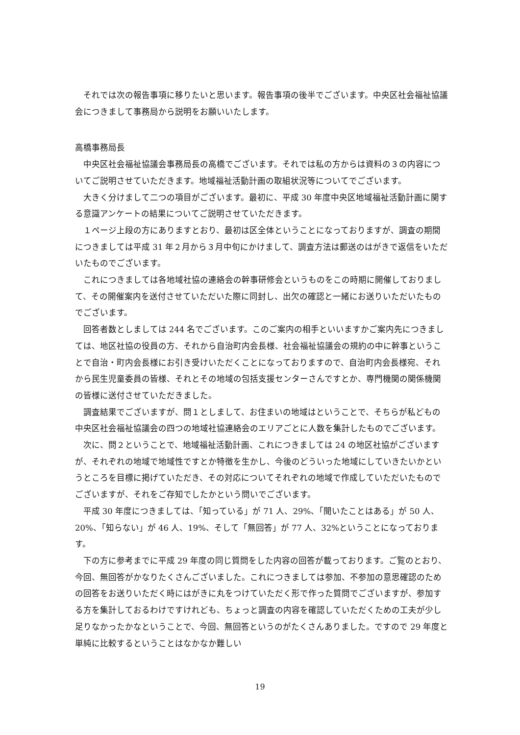それでは次の報告事項に移りたいと思います。報告事項の後半でございます。中央区社会福祉協議会につきまして事務局から説明をお願いいたします。
高橋事務局長
中央区社会福祉協議会事務局長の高橋でございます。それでは私の方からは資料の３の内容についてご説明させていただきます。地域福祉活動計画の取組状況等についてでございます。
大きく分けまして二つの項目がございます。最初に、平成 30 年度中央区地域福祉活動計画に関する意識アンケートの結果についてご説明させていただきます。
１ページ上段の方にありますとおり、最初は区全体ということになっておりますが、調査の期間につきましては平成 31 年２月から３月中旬にかけまして、調査方法は郵送のはがきで返信をいただいたものでございます。
これにつきましては各地域社協の連絡会の幹事研修会というものをこの時期に開催しておりまして、その開催案内を送付させていただいた際に同封し、出欠の確認と一緒にお送りいただいたものでございます。
回答者数としましては 244 名でございます。このご案内の相手といいますかご案内先につきましては、地区社協の役員の方、それから自治町内会長様、社会福祉協議会の規約の中に幹事ということで自治・町内会長様にお引き受けいただくことになっておりますので、自治町内会長様宛、それから民生児童委員の皆様、それとその地域の包括支援センターさんですとか、専門機関の関係機関の皆様に送付させていただきました。
調査結果でございますが、問１としまして、お住まいの地域はということで、そちらが私どもの中央区社会福祉協議会の四つの地域社協連絡会のエリアごとに人数を集計したものでございます。
次に、問２ということで、地域福祉活動計画、これにつきましては 24 の地区社協がございますが、それぞれの地域で地域性ですとか特徴を生かし、今後のどういった地域にしていきたいかというところを目標に掲げていただき、その対応についてそれぞれの地域で作成していただいたものでございますが、それをご存知でしたかという問いでございます。
平成 30 年度につきましては、「知っている」が 71 人、29%、「聞いたことはある」が 50 人、20%、「知らない」が 46 人、19%、そして「無回答」が 77 人、32%ということになっております。
下の方に参考までに平成 29 年度の同じ質問をした内容の回答が載っております。ご覧のとおり、今回、無回答がかなりたくさんございました。これにつきましては参加、不参加の意思確認のための回答をお送りいただく時にはがきに丸をつけていただく形で作った質問でございますが、参加する方を集計しておるわけですけれども、ちょっと調査の内容を確認していただくための工夫が少し足りなかったかなということで、今回、無回答というのがたくさんありました。ですので 29 年度と単純に比較するということはなかなか難しい
19